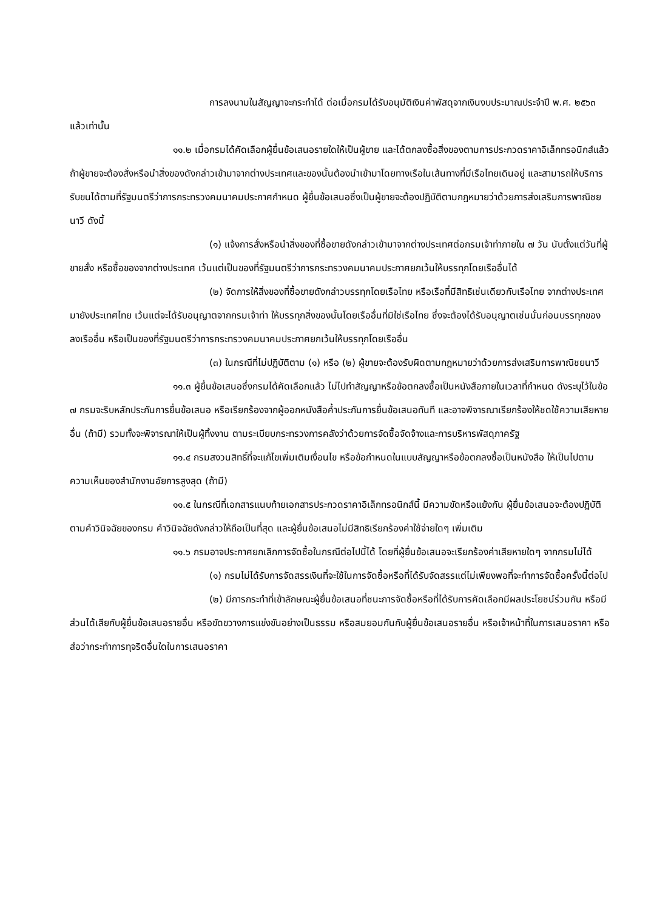การลงนามในสัญญาจะกระทำได้ ต่อเมื่อกรมได้รับอนุมัติเงินค่าพัสดุจากเงินงบประมาณประจำปี พ.ศ. ๒๕๖๓ แล้วเท่านั้น
๑๑.๒ เมื่อกรมได้คัดเลือกผู้ยื่นข้อเสนอรายใดให้เป็นผู้ขาย และได้ตกลงซื้อสิ่งของตามการประกวดราคาอิเล็กทรอนิกส์แล้ว ถ้าผู้ขายจะต้องสั่งหรือนำสิ่งของดังกล่าวเข้ามาจากต่างประเทศและของนั้นต้องนำเข้ามาโดยทางเรือในเส้นทางที่มีเรือไทยเดินอยู่ และสามารถให้บริการรับขนได้ตามที่รัฐมนตรีว่าการกระทรวงคมนาคมประกาศกำหนด ผู้ยื่นข้อเสนอซึ่งเป็นผู้ขายจะต้องปฏิบัติตามกฎหมายว่าด้วยการส่งเสริมการพาณิชยนาวี ดังนี้
(๑) แจ้งการสั่งหรือนำสิ่งของที่ซื้อขายดังกล่าวเข้ามาจากต่างประเทศต่อกรมเจ้าท่าภายใน ๗ วัน นับตั้งแต่วันที่ผู้ขายสั่ง หรือซื้อของจากต่างประเทศ เว้นแต่เป็นของที่รัฐมนตรีว่าการกระทรวงคมนาคมประกาศยกเว้นให้บรรทุกโดยเรืออื่นได้
(๒) จัดการให้สิ่งของที่ซื้อขายดังกล่าวบรรทุกโดยเรือไทย หรือเรือที่มีสิทธิเช่นเดียวกับเรือไทย จากต่างประเทศมายังประเทศไทย เว้นแต่จะได้รับอนุญาตจากกรมเจ้าท่า ให้บรรทุกสิ่งของนั้นโดยเรืออื่นที่มิใช่เรือไทย ซึ่งจะต้องได้รับอนุญาตเช่นนั้นก่อนบรรทุกของลงเรืออื่น หรือเป็นของที่รัฐมนตรีว่าการกระทรวงคมนาคมประกาศยกเว้นให้บรรทุกโดยเรืออื่น
(๓) ในกรณีที่ไม่ปฏิบัติตาม (๑) หรือ (๒) ผู้ขายจะต้องรับผิดตามกฎหมายว่าด้วยการส่งเสริมการพาณิชยนาวี
๑๑.๓ ผู้ยื่นข้อเสนอซึ่งกรมได้คัดเลือกแล้ว ไม่ไปทำสัญญาหรือข้อตกลงซื้อเป็นหนังสือภายในเวลาที่กำหนด ดังระบุไว้ในข้อ ๗ กรมจะริบหลักประกันการยื่นข้อเสนอ หรือเรียกร้องจากผู้ออกหนังสือค้ำประกันการยื่นข้อเสนอทันที และอาจพิจารณาเรียกร้องให้ชดใช้ความเสียหายอื่น (ถ้ามี) รวมทั้งจะพิจารณาให้เป็นผู้ทิ้งงาน ตามระเบียบกระทรวงการคลังว่าด้วยการจัดซื้อจัดจ้างและการบริหารพัสดุภาครัฐ
๑๑.๔ กรมสงวนสิทธิ์ที่จะแก้ไขเพิ่มเติมเงื่อนไข หรือข้อกำหนดในแบบสัญญาหรือข้อตกลงซื้อเป็นหนังสือ ให้เป็นไปตามความเห็นของสำนักงานอัยการสูงสุด (ถ้ามี)
๑๑.๕ ในกรณีที่เอกสารแนบท้ายเอกสารประกวดราคาอิเล็กทรอนิกส์นี้ มีความขัดหรือแย้งกัน ผู้ยื่นข้อเสนอจะต้องปฏิบัติตามคำวินิจฉัยของกรม คำวินิจฉัยดังกล่าวให้ถือเป็นที่สุด และผู้ยื่นข้อเสนอไม่มีสิทธิเรียกร้องค่าใช้จ่ายใดๆ เพิ่มเติม
๑๑.๖ กรมอาจประกาศยกเลิกการจัดซื้อในกรณีต่อไปนี้ได้ โดยที่ผู้ยื่นข้อเสนอจะเรียกร้องค่าเสียหายใดๆ จากกรมไม่ได้
(๑) กรมไม่ได้รับการจัดสรรเงินที่จะใช้ในการจัดซื้อหรือที่ได้รับจัดสรรแต่ไม่เพียงพอที่จะทำการจัดซื้อครั้งนี้ต่อไป
(๒) มีการกระทำที่เข้าลักษณะผู้ยื่นข้อเสนอที่ชนะการจัดซื้อหรือที่ได้รับการคัดเลือกมีผลประโยชน์ร่วมกัน หรือมีส่วนได้เสียกับผู้ยื่นข้อเสนอรายอื่น หรือขัดขวางการแข่งขันอย่างเป็นธรรม หรือสมยอมกันกับผู้ยื่นข้อเสนอรายอื่น หรือเจ้าหน้าที่ในการเสนอราคา หรือส่อว่ากระทำการทุจริตอื่นใดในการเสนอราคา